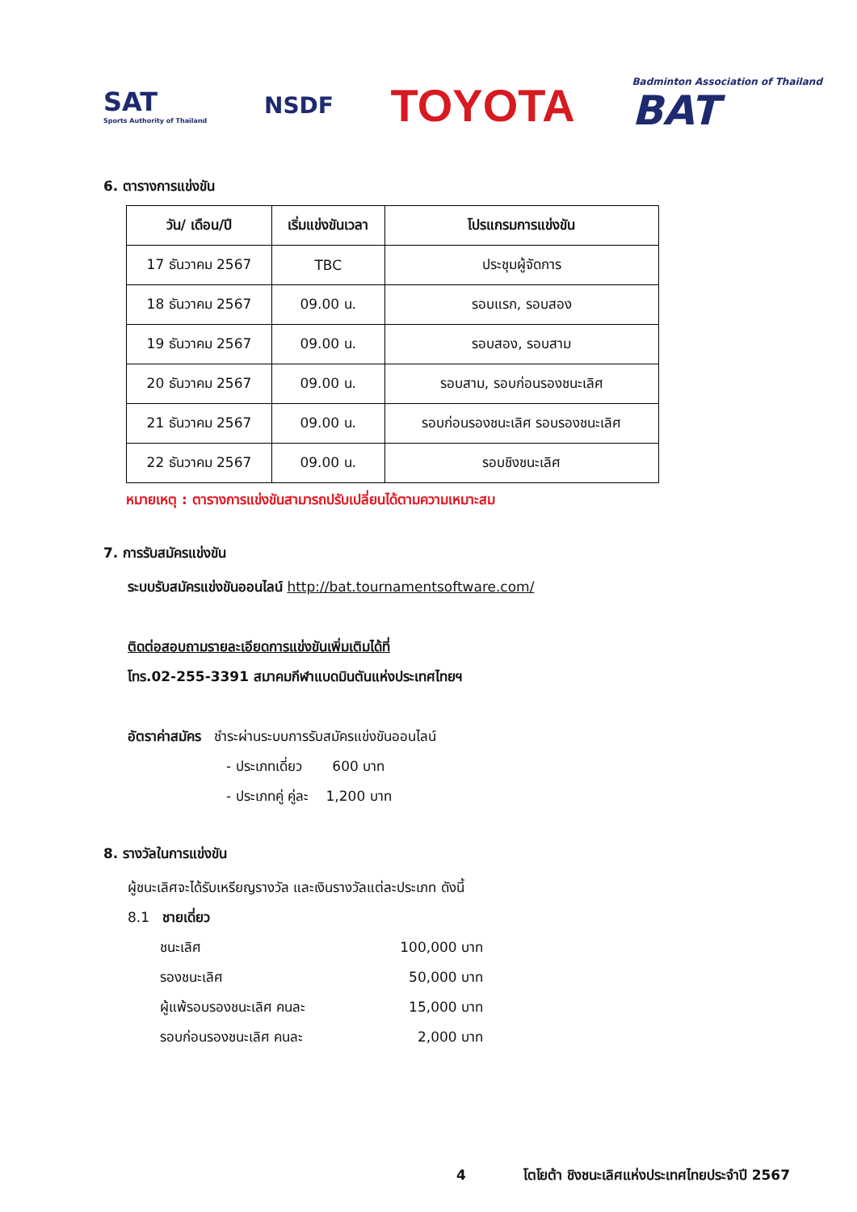SAT
Sports Authority of Thailand
NSDF
TOYOTA
Badminton Association of Thailand
BAT
6. ตารางการแข่งขัน
| วัน/ เดือน/ปี | เริ่มแข่งขันเวลา | โปรแกรมการแข่งขัน |
| --- | --- | --- |
| 17 ธันวาคม 2567 | TBC | ประชุมผู้จัดการ |
| 18 ธันวาคม 2567 | 09.00 น. | รอบแรก, รอบสอง |
| 19 ธันวาคม 2567 | 09.00 น. | รอบสอง, รอบสาม |
| 20 ธันวาคม 2567 | 09.00 น. | รอบสาม, รอบก่อนรองชนะเลิศ |
| 21 ธันวาคม 2567 | 09.00 น. | รอบก่อนรองชนะเลิศ รอบรองชนะเลิศ |
| 22 ธันวาคม 2567 | 09.00 น. | รอบชิงชนะเลิศ |
หมายเหตุ : ตารางการแข่งขันสามารถปรับเปลี่ยนได้ตามความเหมาะสม
7. การรับสมัครแข่งขัน
ระบบรับสมัครแข่งขันออนไลน์ http://bat.tournamentsoftware.com/
ติดต่อสอบถามรายละเอียดการแข่งขันเพิ่มเติมได้ที่
โทร.02-255-3391 สมาคมกีฬาแบดมินตันแห่งประเทศไทยฯ
อัตราค่าสมัคร ชำระผ่านระบบการรับสมัครแข่งขันออนไลน์
- ประเภทเดี่ยว 600 บาท
- ประเภทคู่ คู่ละ 1,200 บาท
8. รางวัลในการแข่งขัน
ผู้ชนะเลิศจะได้รับเหรียญรางวัล และเงินรางวัลแต่ละประเภท ดังนี้
8.1 ชายเดี่ยว
ชนะเลิศ 100,000 บาท
รองชนะเลิศ 50,000 บาท
ผู้แพ้รอบรองชนะเลิศ คนละ 15,000 บาท
รอบก่อนรองชนะเลิศ คนละ 2,000 บาท
4 โตโยต้า ชิงชนะเลิศแห่งประเทศไทยประจำปี 2567